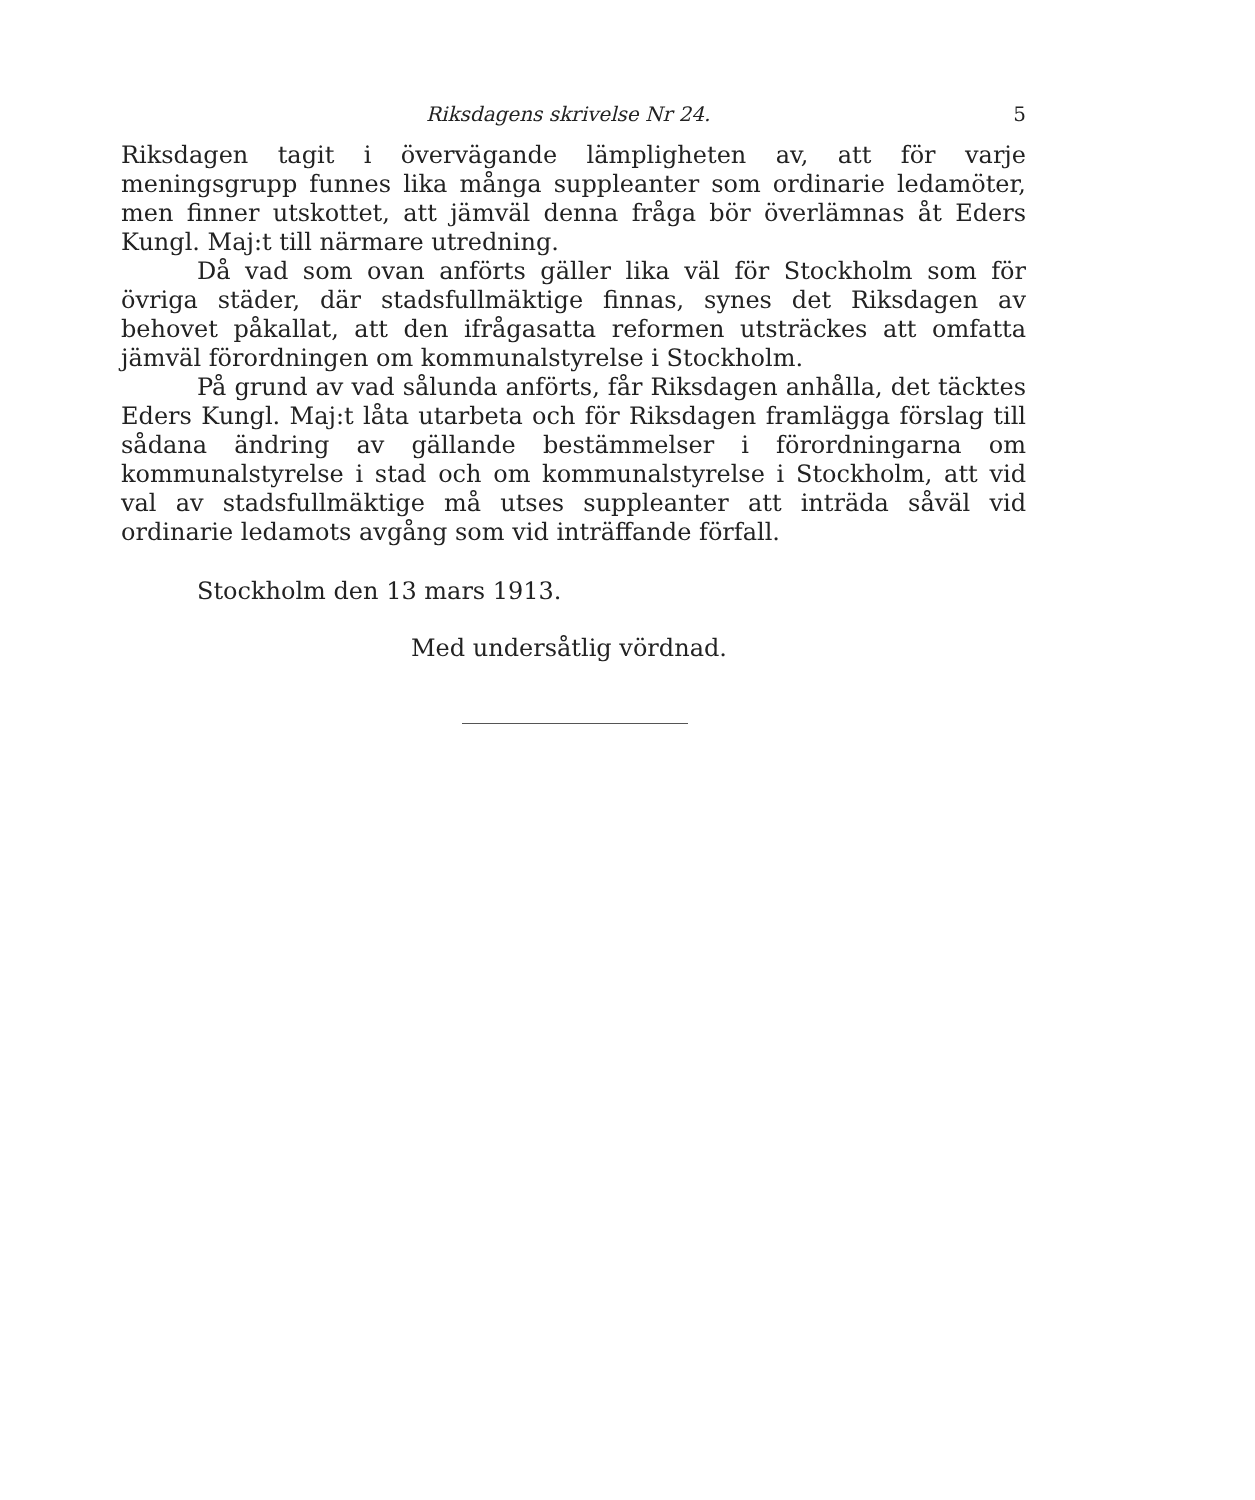Riksdagens skrivelse Nr 24. 5
Riksdagen tagit i övervägande lämpligheten av, att för varje meningsgrupp funnes lika många suppleanter som ordinarie ledamöter, men finner utskottet, att jämväl denna fråga bör överlämnas åt Eders Kungl. Maj:t till närmare utredning.
Då vad som ovan anförts gäller lika väl för Stockholm som för övriga städer, där stadsfullmäktige finnas, synes det Riksdagen av behovet påkallat, att den ifrågasatta reformen utsträckes att omfatta jämväl förordningen om kommunalstyrelse i Stockholm.
På grund av vad sålunda anförts, får Riksdagen anhålla, det täcktes Eders Kungl. Maj:t låta utarbeta och för Riksdagen framlägga förslag till sådana ändring av gällande bestämmelser i förordningarna om kommunalstyrelse i stad och om kommunalstyrelse i Stockholm, att vid val av stadsfullmäktige må utses suppleanter att inträda såväl vid ordinarie ledamots avgång som vid inträffande förfall.
Stockholm den 13 mars 1913.
Med undersåtlig vördnad.